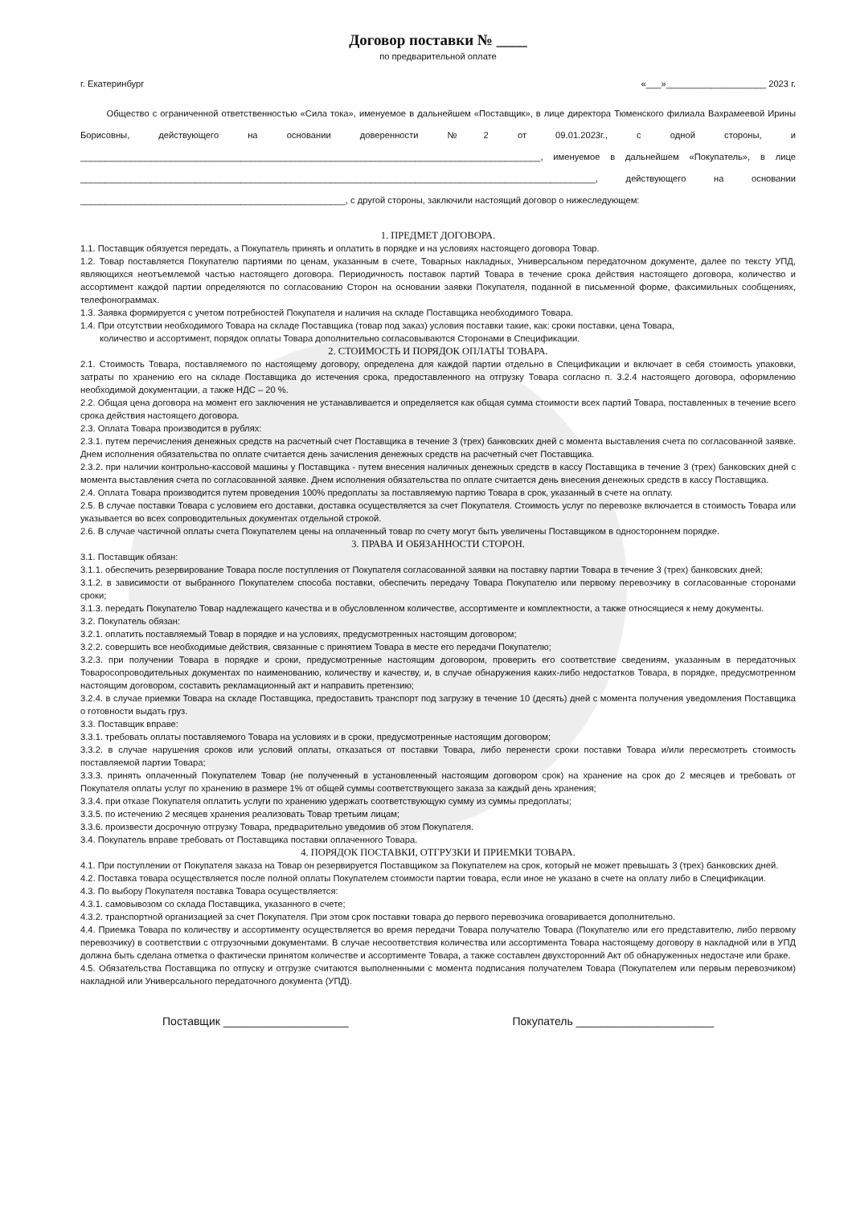Договор поставки № ____
по предварительной оплате
г. Екатеринбург «___»____________________ 2023 г.
Общество с ограниченной ответственностью «Сила тока», именуемое в дальнейшем «Поставщик», в лице директора Тюменского филиала Вахрамеевой Ирины Борисовны, действующего на основании доверенности №2 от 09.01.2023г., с одной стороны, и ____________________________________________________________________________________________, именуемое в дальнейшем «Покупатель», в лице _______________________________________________________________________________________________________, действующего на основании _____________________________________________________, с другой стороны, заключили настоящий договор о нижеследующем:
1. ПРЕДМЕТ ДОГОВОРА.
1.1. Поставщик обязуется передать, а Покупатель принять и оплатить в порядке и на условиях настоящего договора Товар.
1.2. Товар поставляется Покупателю партиями по ценам, указанным в счете, Товарных накладных, Универсальном передаточном документе, далее по тексту УПД, являющихся неотъемлемой частью настоящего договора. Периодичность поставок партий Товара в течение срока действия настоящего договора, количество и ассортимент каждой партии определяются по согласованию Сторон на основании заявки Покупателя, поданной в письменной форме, факсимильных сообщениях, телефонограммах.
1.3. Заявка формируется с учетом потребностей Покупателя и наличия на складе Поставщика необходимого Товара.
1.4. При отсутствии необходимого Товара на складе Поставщика (товар под заказ) условия поставки такие, как: сроки поставки, цена Товара,
количество и ассортимент, порядок оплаты Товара дополнительно согласовываются Сторонами в Спецификации.
2. СТОИМОСТЬ И ПОРЯДОК ОПЛАТЫ ТОВАРА.
2.1. Стоимость Товара, поставляемого по настоящему договору, определена для каждой партии отдельно в Спецификации и включает в себя стоимость упаковки, затраты по хранению его на складе Поставщика до истечения срока, предоставленного на отгрузку Товара согласно п. 3.2.4 настоящего договора, оформлению необходимой документации, а также НДС – 20 %.
2.2. Общая цена договора на момент его заключения не устанавливается и определяется как общая сумма стоимости всех партий Товара, поставленных в течение всего срока действия настоящего договора.
2.3. Оплата Товара производится в рублях:
2.3.1. путем перечисления денежных средств на расчетный счет Поставщика в течение 3 (трех) банковских дней с момента выставления счета по согласованной заявке. Днем исполнения обязательства по оплате считается день зачисления денежных средств на расчетный счет Поставщика.
2.3.2. при наличии контрольно-кассовой машины у Поставщика - путем внесения наличных денежных средств в кассу Поставщика в течение 3 (трех) банковских дней с момента выставления счета по согласованной заявке. Днем исполнения обязательства по оплате считается день внесения денежных средств в кассу Поставщика.
2.4. Оплата Товара производится путем проведения 100% предоплаты за поставляемую партию Товара в срок, указанный в счете на оплату.
2.5. В случае поставки Товара с условием его доставки, доставка осуществляется за счет Покупателя. Стоимость услуг по перевозке включается в стоимость Товара или указывается во всех сопроводительных документах отдельной строкой.
2.6. В случае частичной оплаты счета Покупателем цены на оплаченный товар по счету могут быть увеличены Поставщиком в одностороннем порядке.
3. ПРАВА И ОБЯЗАННОСТИ СТОРОН.
3.1. Поставщик обязан:
3.1.1. обеспечить резервирование Товара после поступления от Покупателя согласованной заявки на поставку партии Товара в течение 3 (трех) банковских дней;
3.1.2. в зависимости от выбранного Покупателем способа поставки, обеспечить передачу Товара Покупателю или первому перевозчику в согласованные сторонами сроки;
3.1.3. передать Покупателю Товар надлежащего качества и в обусловленном количестве, ассортименте и комплектности, а также относящиеся к нему документы.
3.2. Покупатель обязан:
3.2.1. оплатить поставляемый Товар в порядке и на условиях, предусмотренных настоящим договором;
3.2.2. совершить все необходимые действия, связанные с принятием Товара в месте его передачи Покупателю;
3.2.3. при получении Товара в порядке и сроки, предусмотренные настоящим договором, проверить его соответствие сведениям, указанным в передаточных Товаросопроводительных документах по наименованию, количеству и качеству, и, в случае обнаружения каких-либо недостатков Товара, в порядке, предусмотренном настоящим договором, составить рекламационный акт и направить претензию;
3.2.4. в случае приемки Товара на складе Поставщика, предоставить транспорт под загрузку в течение 10 (десять) дней с момента получения уведомления Поставщика о готовности выдать груз.
3.3. Поставщик вправе:
3.3.1. требовать оплаты поставляемого Товара на условиях и в сроки, предусмотренные настоящим договором;
3.3.2. в случае нарушения сроков или условий оплаты, отказаться от поставки Товара, либо перенести сроки поставки Товара и/или пересмотреть стоимость поставляемой партии Товара;
3.3.3. принять оплаченный Покупателем Товар (не полученный в установленный настоящим договором срок) на хранение на срок до 2 месяцев и требовать от Покупателя оплаты услуг по хранению в размере 1% от общей суммы соответствующего заказа за каждый день хранения;
3.3.4. при отказе Покупателя оплатить услуги по хранению удержать соответствующую сумму из суммы предоплаты;
3.3.5. по истечению 2 месяцев хранения реализовать Товар третьим лицам;
3.3.6. произвести досрочную отгрузку Товара, предварительно уведомив об этом Покупателя.
3.4. Покупатель вправе требовать от Поставщика поставки оплаченного Товара.
4. ПОРЯДОК ПОСТАВКИ, ОТГРУЗКИ И ПРИЕМКИ ТОВАРА.
4.1. При поступлении от Покупателя заказа на Товар он резервируется Поставщиком за Покупателем на срок, который не может превышать 3 (трех) банковских дней.
4.2. Поставка товара осуществляется после полной оплаты Покупателем стоимости партии товара, если иное не указано в счете на оплату либо в Спецификации.
4.3. По выбору Покупателя поставка Товара осуществляется:
4.3.1. самовывозом со склада Поставщика, указанного в счете;
4.3.2. транспортной организацией за счет Покупателя. При этом срок поставки товара до первого перевозчика оговаривается дополнительно.
4.4. Приемка Товара по количеству и ассортименту осуществляется во время передачи Товара получателю Товара (Покупателю или его представителю, либо первому перевозчику) в соответствии с отгрузочными документами. В случае несоответствия количества или ассортимента Товара настоящему договору в накладной или в УПД должна быть сделана отметка о фактически принятом количестве и ассортименте Товара, а также составлен двухсторонний Акт об обнаруженных недостаче или браке.
4.5. Обязательства Поставщика по отпуску и отгрузке считаются выполненными с момента подписания получателем Товара (Покупателем или первым перевозчиком) накладной или Универсального передаточного документа (УПД).
Поставщик ____________________ Покупатель ______________________